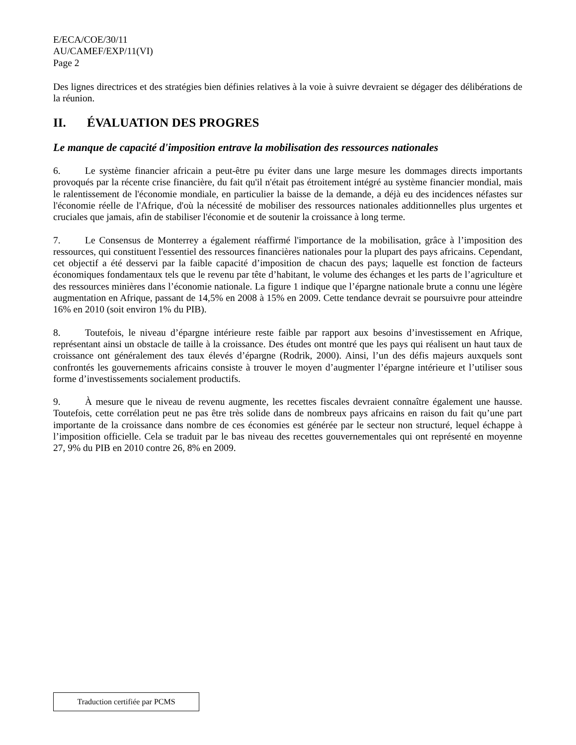E/ECA/COE/30/11
AU/CAMEF/EXP/11(VI)
Page 2
Des lignes directrices et des stratégies bien définies relatives à la voie à suivre devraient se dégager des délibérations de la réunion.
II. ÉVALUATION DES PROGRES
Le manque de capacité d'imposition entrave la mobilisation des ressources nationales
6. Le système financier africain a peut-être pu éviter dans une large mesure les dommages directs importants provoqués par la récente crise financière, du fait qu'il n'était pas étroitement intégré au système financier mondial, mais le ralentissement de l'économie mondiale, en particulier la baisse de la demande, a déjà eu des incidences néfastes sur l'économie réelle de l'Afrique, d'où la nécessité de mobiliser des ressources nationales additionnelles plus urgentes et cruciales que jamais, afin de stabiliser l'économie et de soutenir la croissance à long terme.
7. Le Consensus de Monterrey a également réaffirmé l'importance de la mobilisation, grâce à l’imposition des ressources, qui constituent l'essentiel des ressources financières nationales pour la plupart des pays africains. Cependant, cet objectif a été desservi par la faible capacité d’imposition de chacun des pays; laquelle est fonction de facteurs économiques fondamentaux tels que le revenu par tête d’habitant, le volume des échanges et les parts de l’agriculture et des ressources minières dans l’économie nationale. La figure 1 indique que l’épargne nationale brute a connu une légère augmentation en Afrique, passant de 14,5% en 2008 à 15% en 2009. Cette tendance devrait se poursuivre pour atteindre 16% en 2010 (soit environ 1% du PIB).
8. Toutefois, le niveau d’épargne intérieure reste faible par rapport aux besoins d’investissement en Afrique, représentant ainsi un obstacle de taille à la croissance. Des études ont montré que les pays qui réalisent un haut taux de croissance ont généralement des taux élevés d’épargne (Rodrik, 2000). Ainsi, l’un des défis majeurs auxquels sont confrontés les gouvernements africains consiste à trouver le moyen d’augmenter l’épargne intérieure et l’utiliser sous forme d’investissements socialement productifs.
9. À mesure que le niveau de revenu augmente, les recettes fiscales devraient connaître également une hausse. Toutefois, cette corrélation peut ne pas être très solide dans de nombreux pays africains en raison du fait qu’une part importante de la croissance dans nombre de ces économies est générée par le secteur non structuré, lequel échappe à l’imposition officielle. Cela se traduit par le bas niveau des recettes gouvernementales qui ont représenté en moyenne 27, 9% du PIB en 2010 contre 26, 8% en 2009.
Traduction certifiée par PCMS